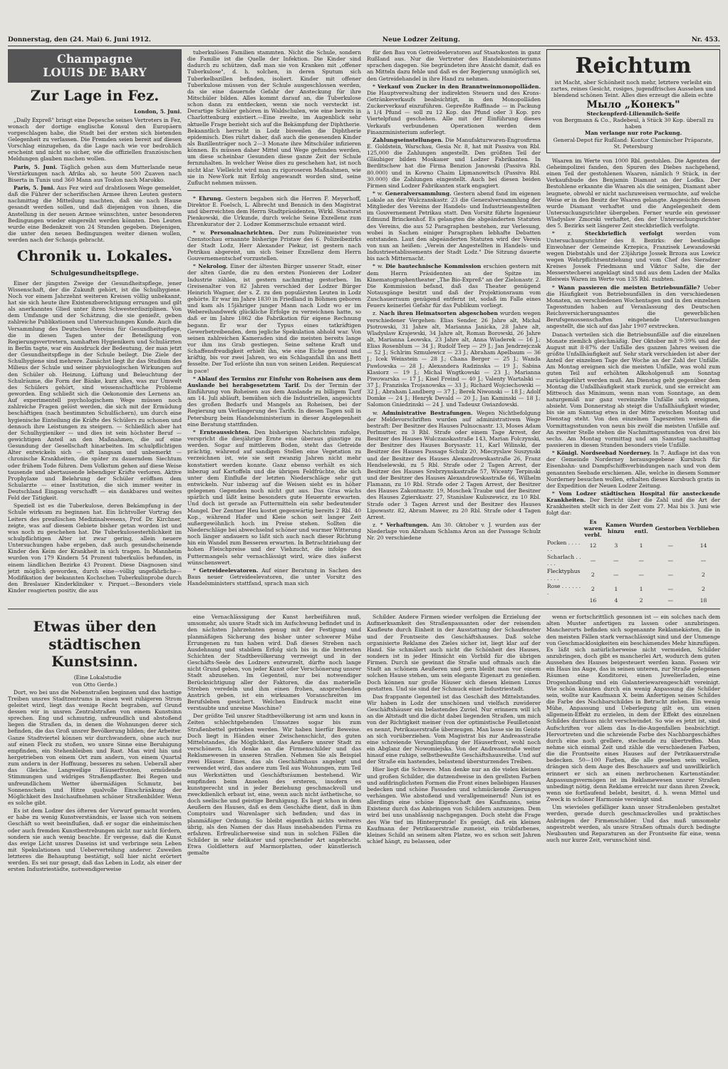Donnerstag, den (24. Mai) 6. Juni 1912. Neue Lodzer Zeitung. Nr. 453.
Champagne
LOUIS DE BARY
Zur Lage in Fez.
London, 5. Juni.
„Daily Expreß" bringt eine Depesche seines Vertreters in Fez, wonach der dortige englische Konsul den Europäern vorgeschlagen habe, die Stadt bei der ersten sich bietenden Gelegenheit zu verlassen. Die Fremden seien bereit auf diesen Vorschlag einzugehen, da die Lage nach wie vor bedrohlich erscheint und nicht so sicher, wie die offiziellen französischen Meldungen glauben machen wollen.
Paris, 5. Juni. Täglich gehen aus dem Mutterlande neue Verstärkungen nach Afrika ab, so heute 500 Zuaven nach Biserta in Tunis und 360 Mann aus Toulon nach Marokko.
Paris, 5. Juni. Aus Fez wird auf drahtlosem Wege gemeldet, daß die Führer der scherifischen Armee ihren Leuten gestern nachmittag die Mitteilung machten, daß sie nach Hause gesandt werden sollen, und daß diejenigen von ihnen, die Anstellung in der neuen Armee wünschten, unter besonderen Bedingungen wieder eingereiht werden könnten. Den Leuten wurde eine Bedenkzeit von 24 Stunden gegeben. Diejenigen, die unter den neuen Bedingungen weiter dienen wollen, werden nach der Schauja gebracht.
Chronik u. Lokales.
Schulgesundheitspflege.
Einer der jüngsten Zweige der Gesundheitspflege, jener Wissenschaft, der die Zukunft gehört, ist die Schulhygiene. Noch vor einem Jahrzehnt weiteren Kreisen völlig unbekannt, hat sie sich heute ihre Existenzberechtigung errungen und gilt als anerkanntes Glied unter ihren Schwesterdisziplinen. Von dem Umfange und der Schätzung, die sie genießt, geben zahlreiche Publikationen und Untersuchungen Kunde. Auch die Versammlung des Deutschen Vereins für Gesundheitspflege, die in diesen Tagen unter der Beteiligung von Regierungsvertretern, namhaften Hygienikern und Schulärzten in Berlin tagte, war ein Ausdruck der Bedeutung, der man jetzt der Gesundheitspflege in der Schule beilegt. Die Ziele der Schulhygiene sind mehrere. Zunächst liegt ihr das Studium des Milieus der Schule und seiner physiologischen Wirkungen auf den Schüler ob. Heizung, Lüftung und Beleuchtung der Schulräume, die Form der Bänke, kurz alles, was zur Umwelt des Schülers gehört, sind wissenschaftliche Probleme geworden. Eng schließt sich die Oekonomie des Lernens an. Auf experimentell psychologischem Wege müssen noch zahlreiche Fragen gelöst werden, die sich mit der Ermüdung beschäftigen (nach bestimmten Schulfächern), um durch eine hygienische Einteilung die Kräfte des Schülers zu schonen und dennoch ihre Leistungen zu steigern. — Schließlich aber hat der Schulhygieniker — und dies ist sein höchster Beruf — gewichtigen Anteil an den Maßnahmen, die auf eine Gesundung der Gesellschaft hinarbeiten. Im schulpflichtigen Alter entwickeln sich — oft langsam und unbemerkt — chronische Krankheiten, die später zu dauerndem Siechtum oder frühem Tode führen. Dem Volkstum gehen auf diese Weise tausende und abertausende lebendiger Kräfte verloren. Aktive Prophylaxe und Belehrung der Schüler eröffnen dem Schularzte — einer Institution, die sich immer weiter in Deutschland Eingang verschafft — ein dankbares und weites Feld der Tätigkeit.
Speziell ist es die Tuberkulose, deren Bekämpfung in der Schule wirksam zu beginnen hat. Ein lichtvoller Vortrag des Leiters des preußischen Medizinalwesens, Prof. Dr. Kirchner, zeigte, was auf diesem Gebiete bisher getan worden ist und was noch zu geschehen hat. Die Tuberkulosesterblichkeit im schulpflichtigen Alter ist zwar gering, allein neuere Untersuchungen habe ergeben, daß auch gesundscheinende Kinder den Keim der Krankheit in sich tragen. In Mannheim wurden von 179 Kindern 54 Prozent tuberkulös befunden, in einem ländlichen Bezirke 43 Prozent. Diese Diagnosen sind jetzt möglich geworden, durch eine—völlig ungefährliche—Modifikation der bekannten Kochschen Tuberkulinprobe durch den Breslauer Kinderkliniker v. Pirquet.—Besonders viele Kinder reagierten positiv, die aus
tuberkulösen Familien stammten. Nicht die Schule, sondern die Familie ist die Quelle der Infektion. Die Kinder sind dadurch zu schützen, daß man sie von Kranken mit „offener Tuberkulose", d. h. solchen, in deren Sputum sich Tuberkelbazillen befinden, isoliert. Kinder mit offener Tuberkulose müssen von der Schule ausgeschlossen werden, da sie eine dauernde Gefahr der Ansteckung für ihre Mitschüler bilden. Alles kommt darauf an, die Tuberkulose schon dann zu entdecken, wenn sie noch versteckt ist. Derartige Schüler gehören in Waldschulen, wie eine bereits in Charlottenburg existiert.—Eine zweite, im Augenblick sehr aktuelle Frage bezieht sich auf die Bekämpfung der Diphtherie. Bekanntlich herrscht in Lodz bisweilen die Diphtherie epidemisch. Dies rührt daher, daß auch die genesenden Kinder als Bazillenträger noch 2—3 Monate ihre Mitschüler infizieren können. Es müssen daher Mittel und Wege gefunden werden, um diese scheinbar Gesunden diese ganze Zeit der Schule fernzuhalten. In welcher Weise dies zu geschehen hat, ist noch nicht klar. Vielleicht wird man zu rigoroseren Maßnahmen, wie sie in New-York mit Erfolg angewandt worden sind, seine Zuflucht nehmen müssen.
* Ehrung. Gestern begaben sich die Herren F. Meyerhoff, Direktor E. Foelsch, L. Albrecht und Bennich in den Magistrat und überreichten dem Herrn Stadtpräsidenten, Wirkl. Staatsrat Pienkowski, die Urkunde, durch welche Seine Exzellenz zum Ehrenkurator der 2. Lodzer Kommerzschule ernannt wird.
* w. Personalnachrichten. Der zum Polizeimeister von Czenstochau ernannte bisherige Pristaw des 6. Polizeibezirks der Stadt Lodz, Herr Alexander Piekur, ist gestern nach Petrikau abgereist, um sich Seiner Exzellenz dem Herrn Gouvernementschef vorzustellen.
* Nekrolog. Einer der ältesten Bürger unserer Stadt, einer der alten Garde, die zu den ersten Pionieren der Lodzer Industrie zählen, ist gestern nachmittag gestorben. Im Greisenalter von 82 Jahren verschied der Lodzer Bürger Heinrich Wagner, der s. Z. zu den populärsten Leuten in Lodz gehörte. Er war im Jahre 1830 in Friedland in Böhmen geboren und kam als 15jähriger junger Mann nach Lodz wo er im Webereihandwerk glückliche Erfolge zu verzeichnen hatte, so daß er im Jahre 1862 die Fabrikation für eigene Rechnung begann. Er war der Typus eines tatkräftigen Gewerbetreibenden, dem jegliche Spekulation abhold war. Von seinen zahlreichen Kameraden sind die meisten bereits lange vor ihm ins Grab gestiegen. Seine seltene Kraft und Schaffensfreudigkeit erhielt ihn, wie eine Eiche gesund und kräftig, bis vor zwei Jahren, wo ein Schlaganfall ihn ans Bett fesselte. Der Tod erlöste ihn nun von seinen Leiden. Requiescat in pace!
* Ablauf des Termins zur Einfuhr von Roheisen aus dem Auslande bei herabgesetztem Tarif. Da der Termin der Einführung von Roheisen aus dem Auslande zu billigem Tarif am 14. Juli abläuft, bemühen sich die Industriellen, angesichts des großen Bedarfs und Mangels an Roheisen, bei der Regierung um Verlängerung des Tarifs. In diesen Tagen soll in Petersburg beim Handelsministerium in dieser Angelegenheit eine Beratung stattfinden.
* Ernteaussichten. Den bisherigen Nachrichten zufolge, verspricht die diesjährige Ernte eine überaus günstige zu werden. Sogar auf mittlerem Boden, steht das Getreide prächtig, während auf sandigen Stellen eine Vegetation zu verzeichnen ist, wie sie seit zwanzig Jahren nicht mehr konstatiert werden konnte. Ganz ebenso verhält es sich inbezug auf Kartoffeln und die übrigen Feldfrüchte, die sich unter dem Einfluße der letzten Niederschläge sehr gut entwickeln. Nur inbezug auf die Weisen sieht es in höher gelegenen Gegenden noch nicht gut aus. Das Gras wächs spärlich und läßt keine besonders gute Heuernte erwarten. Und doch ist gerade an Futtermitteln ein sehr bedeutender Mangel. Der Zentner Heu kostet gegenwärtig bereits 2 Rbl. 40 Kop., während Hafer und Kleie schon seit langer Zeit außergewöhnlich hoch im Preise stehen. Sollten die Niederschläge bei abwechselnd schöner und warmer Witterung noch länger andauern so läßt sich auch nach dieser Richtung hin ein Wandel zum Besseren erwarten. In Betrachtziehung der hohen Fleischpreise und der Viehzucht, die infolge des Futtermangels sehr vernachlässigt wird, wäre dies äußerst wünschenswert.
* Getreideelevatoren. Auf einer Beratung in Sachen des Baus neuer Getreideelevatoren, die unter Vorsitz des Handelsministers stattfand, sprach man sich
für den Bau von Getreideelevatoren auf Staatskosten in ganz Rußland aus. Nur die Vertreter des Handelsministeriums sprachen dagegen. Sie begründeten ihre Ansicht damit, daß es an Mitteln dazu fehle und daß es der Regierung unmöglich sei, den Getreidehandel in ihre Hand zu nehmen.
* Verkauf von Zucker in den Branntweinmonopolläden. Die Hauptverwaltung der indirekten Steuern und des Krons-Getränkeverkaufs beabsichtigt, in den Monopolläden Zuckerverkauf einzuführen. Gepreßte Raffinade — in Packung à 1/4 Pfund — soll zu 12 Kop. das Pfund oder 3 Kop. pro Viertelpfund geschehen. Alle mit der Einführung dieses Verkaufs verbundenen Operationen werden dem Finanzministerium auferlegt.
Zahlungseinstellungen. Die Manufakturwaren-Engrosfirma E. Goldstein, Warschau, Gesia Nr. 8, hat mit Passiva von Rbl. 125,000 die Zahlungen angestellt. Den größten Teil der Gläubiger bilden Moskauer und Lodzer Fabrikanten. In Berditschew hat die Firma Benzion Janowski (Passiva Rbl. 80.000) und in Kowno Chaim Lipmanowitsch (Passiva Rbl. 30.000) die Zahlungen eingestellt. Auch bei diesen beiden Firmen sind Lodzer Fabrikanten stark engagiert.
* w. Generalversammlung. Gestern abend fand im eigenen Lokale an der Wulczanskastr. 23 die Generalversammlung der Mitglieder des Vereins der Handels- und Industrieangestellten im Gouvernement Petrikau statt. Den Vorsitz führte Ingenieur Edmund Brinckenhof. Es gelangten die abgeänderten Statuten des Vereins, die aus 52 Paragraphen bestehen, zur Verlesung, wobei in Sachen einiger Paragraphen lebhafte Debatten entstanden. Laut den abgeänderten Statuten wird der Verein von nun an heißen: „Verein der Angestellten in Handels- und Industrieetablissements der Stadt Lodz." Die Sitzung dauerte bis nach Mitternacht.
* w. Die bautechnische Kommission erschien gestern mit dem Herrn Präsidenten an der Spitze im Kinematographentheater „The Bio-Expreß" an der Zielonastr. 2. Die Kommission befand, daß das Theater genügend Notausgänge besitzt und daß der Projektionsraum vom Zuschauerraum genügend entfernt ist, sodaß im Falle eines Feuers keinerlei Gefahr für das Publikum vorliegt.
z. Nach ihren Heimatsorten abgeschoben wurden wegen verschiedener Vergehen: Elias Sender, 26 Jahre alt, Michal Piotrowski, 31 Jahre alt, Marianna Janicka, 28 Jahre alt, Wladyslaw Krajewski, 34 Jahre alt, Roman Borowski, 26 Jahre alt, Marianna Leowska, 23 Jahre alt, Anna Wiaderek — 16 J.; Elias Rosenblum — 34 J.; Rudolf Terp — 29 J.; Jan Jendrzejczak — 52 J.; Schlrim Szmulewicz — 23 J.; Abraham Apelbaum — 36 J.; Icek Weinstein — 28 J.; Chana Berger — 25 J.; Wanda Pawlowska — 28 J.; Alexandera Radzinska — 19 J.; Sabina Klasiorz — 19 J.; Michal Wngtkowski — 23 J.; Marianna Piwowarska — 17 J.; Kisel Freind — 40 J.; Valenty Wartalski — 37 J.; Franziska Trojanowska — 33 J.; Richard Wojciechowski — 32 J.; Abraham Landberg — 37 J.; Berek Niwonski — 18 J.; Adolf Domke — 24 J.; Henryk Devald — 20 J.; Jan Kaminski — 18 J.; Salomon Gniedzinski — 24 J. und Tadeusz Gwiazdowski.
w. Administrative Bestrafungen. Wegen Nichtbefolgung der Meldevorschriften wurden auf administrativem Wege bestraft: Der Besitzer des Hauses Pulnocnastr. 13, Moses Adam Perlmutter, zu 3 Rbl. Strafe oder einem Tage Arrest, der Besitzer des Hauses Wulczanskastraße 143, Marian Folczynski, der Besitzer des Hauses Borysastr. 11, Karl Wilinski, der Besitzer des Hauses Passage Schulz 20, Mieczyslaw Suszynski und der Besitzer des Hauses Alexandrowskastraße 26, Franz Hendselewski, zu 5 Rbl. Strafe oder 2 Tagen Arrest, der Besitzer des Hauses Srebrzynskastraße 57, Wicenty Terpinski und der Besitzer des Hauses Alexandrowskastraße 66, Wilhelm Flamann, zu 10 Rbl. Strafe oder 2 Tagen Arrest, der Besitzer des Hauses Zakontnastr. 19, Moschek Traube und der Besitzer des Hauses Zgierskastr. 27, Stanislaw Kuliszewicz, zu 10 Rbl. Strafe oder 3 Tagen Arrest und der Besitzer des Hauses Lipowastr. 82, Abram Mawer, zu 20 Rbl. Strafe oder 4 Tagen Arrest.
z. * Verhaftungen. Am 30. Oktober v. J. wurden aus der Niederlage von Abraham Schlama Aron an der Passage Schulz Nr. 20 verschiedene
Reichtum
ist Macht, aber Schönheit noch mehr, letztere verleiht ein zartes, reines Gesicht, rosiges, jugendfrisches Aussehen und blendend schönen Teint. Alles dies erzeugt die allein echte
Мыло „Конекъ"
Steckenpferd-Lilienmilch-Seife
von Bergmann & Co., Radebeul, à Stück 30 Kop. überall zu haben
Man verlange nur rote Packung.
General-Depot für Rußland: Kontor Chemischer Präparate, St. Petersburg
Waaren im Werte von 1000 Rbl. gestohlen. Die Agenten der Geheimpolizei fanden, den Spuren des Diebes nachgehend, einen Teil der gestohlenen Waaren, nämlich 9 Stück, in der Verkaufsbude des Benjamin Diamant an der Lodka. Der Bestohlene erkannte die Waaren als die seinigen, Diamant aber leugnete, obwohl er nicht nachzuweisen vermochte, auf welche Weise er in den Besitz der Waaren gelangte. Angesichts dessen wurde Diamant verhaftet und die Angelegenheit dem Untersuchungsrichter übergeben. Ferner wurde ein gewisser Wladyslaw Zmorski verhaftet, den der Untersuchungsrichter des 5. Bezirks seit längerer Zeit steckbrieflich verfolgte.
* z. Steckbrieflich verfolgt werden vom Untersuchungsrichter des 8. Bezirks: der beständige Einwohner der Gemeinde Krzepica, Franzisek Lewandowski wegen Diebstahls und der 23jährige Jossek Brzoza aus Lowicz wegen Wehrpflichtsentziehung und vom Chef des Sieradzer Kreises Jossek Friedmann und Viktor Salte, die der Messerstecherei angeklagt sind und aus dem Laden der Malka Bleiweis Waren im Werte von 135 Rbl. raubten.
* Wann passieren die meisten Betriebsunfälle? Ueber die Häufigkeit von Betriebsunfällen in den verschiedenen Monaten, an verschiedenen Wochentagen und in den einzelnen Tagesstunden haben auf Veranlassung des Deutschen Reichsversicherungsamtes die gewerblichen Berufsgenossenschaften eingehende Untersuchungen angestellt, die sich auf das Jahr 1907 erstrecken.
Danach verteilen sich die Betriebsunfälle auf die einzelnen Monate ziemlich gleichmäßig. Der Oktober mit 9·39% und der August mit 8·87% der Unfälle des ganzen Jahres weisen die größte Unfallhäufigkeit auf. Sehr stark verschieden ist aber der Anteil der einzelnen Tage der Woche an der Zahl der Unfälle. Am Montag ereignen sich die meisten Unfälle, was wohl zum guten Teil auf erhöhten Alkoholgenuß am Sonntag zurückgeführt werden muß. Am Dienstag geht gegenüber dem Montag die Unfallhäufigkeit stark zurück, und sie erreicht am Mittwoch das Minimum, wenn man vom Sonntage, an dem naturgemäß nur ganz vereinzelte Unfälle sich ereignen, absieht. Vom Donnerstag ab steigt die Unfallhäufigkeit wieder, bis sie am Samstag etwa in der Mitte zwischen Montag und Dienstag steht. Von den einzelnen Tageszeiten weisen die Vormittagsstunden von neun bis zwölf die meisten Unfälle auf. An zweiter Stelle stehen die Nachmittagsstunden von drei bis sechs. Am Montag vormittag und am Samstag nachmittag passieren in diesen Stunden besonders viele Unfälle.
* Königl. Nordseebad Norderney. In 7. Auflage ist das von der Gemeinde Norderney herausgegebene Kursbuch für Eisenbahn- und Dampfschiffsverbindungen nach und von dem genannten Seebade erschienen. Alle, welche in diesem Sommer Norderney besuchen wollen, erhalten dieses Kursbuch gratis in der Expedition der Neuen Lodzer Zeitung.
* Vom Lodzer städtischen Hospital für ansteckende Krankheiten. Der Bericht über die Zahl und die Art der Krankheiten stellt sich in der Zeit vom 27. Mai bis 3. Juni wie folgt dar:
| | Es waren verbl. | Kamen hinzu | Wurden entl. | Gestorben | Verblieben |
| --- | --- | --- | --- | --- | --- |
| Pocken . . . . . . | 12 | 3 | 1 | — | 14 |
| Scharlach . . . . . | — | — | — | — | — |
| Flecktyphus . . . . | 2 | — | — | — | 2 |
| Rose . . . . . . . | 2 | 1 | 1 | — | 2 |
| | 16 | 4 | 2 | — | 18 |
Etwas über den städtischen Kunstsinn.
(Eine Lokalstudie
von Otto Gerde.)
Dort, wo bei uns die Nebenstraßen beginnen und das hastige Treiben unsres Stadtzentrums in einen weit ruhigeren Strom geleitet wird, liegt das wenige Recht begraben, auf Grund dessen wir in unsren Zentralstraßen von einem Kunstsinn sprechen. Eng und schmutzig, unfreundlich und abstoßend liegen die Straßen da, in denen die Wohnungen derer sich befinden, die das Groß unsrer Bevölkerung bilden; der Arbeiter. Ganze Stadtviertel können wir durchwandern, ohne auch nur auf einen Fleck zu stoßen, wo unsre Sinne eine Beruhigung empfinden, ein Stehenbleiben und Rast. Man wird hin und hergetrieben von einem Ort zum andern, von einem Quartal zum andern in der Hoffnung, besseres zu sehen. Ueberall aber das Gleiche. Langweilige Häuserfronten, ermüdende Stimmungen und widriges Straßenpflaster. Bei Regen und unfreundlichem Wetter übermäßigen Schmutz, bei Sonnenschein und Hitze qualvolle Einschränkung der Möglichkeit des Insichaufnehmen schöner Straßenbilder. Wenn es solche gibt.
Es ist dem Lodzer des öfteren der Vorwurf gemacht worden, er habe zu wenig Kunstverständnis, er lasse sich von seinem Geschäft so weit beeinflußen, daß er sogar die einheimischen oder auch fremden Kunstbestrebungen nicht nur nicht fördern, sondern sie auch wenig beachte. Er vergesse, daß die Kunst das ewige Licht unsres Daseins ist und verbringe sein Leben mit Spekulationen und Ueberverteilung anderer. Zuweilen letzteres die Behauptung bestätigt, soll hier nicht erörtert werden. Es sei nur gesagt, daß das Leben in Lodz, als einer der ersten Industriestädte, notwendigerweise
eine Vernachlässigung der Kunst herbeiführen muß, umsomehr, als unsre Stadt sich im Aufschwung befindet und in den nächsten Jahrzehnten genug mit der Festigung und planmäßigen Sicherung des bisher unter schwerer Mühe Errungenen zu tun haben wird. Daß dieses Streben nach Ausdehnung und stabilem Erfolg sich bis in die breitesten Schichten der Stadtbevölkerung verzweigt und in der Geschäfts-Seele des Lodzers entwurzelt, dürfte noch lange nicht Grund geben, von jeder Kunst oder Verschönerung unsrer Stadt abzusehen. Im Gegenteil, nur bei notwendiger Berücksichtigung aller der Faktoren, die das materielle Streben veredeln und ihm einen frohen, ansprechenden Anstrich geben, ist ein wirksames Voranschreiten im Berufsleben gesichert. Welchen Eindruck macht eine verstaubte und unreine Maschine?
Der größte Teil unsrer Stadtbevölkerung ist arm und kann in Zeiten schlechtgehenden Umsatzes sogar bis zum Straßenbettel getrieben werden. Wir haben hierfür Beweise. Doch liegt in Händen einer Zwischenschicht, des guten Mittelstandes, die Möglichkeit, das Aeußere unsrer Stadt zu verschönern. Ich denke an die Firmenschilder und das Reklamewesen in unseren Straßen. Nehmen Sie als Beispiel zwei Häuser. Eines, das als Geschäftshaus angelegt und verwendet wird, das andere zum Teil aus Wohnungen, zum Teil aus Werkstätten und Geschäftsräumen bestehend. Wir empfinden beim Ansehen des ersteren, insofern es kunstgerecht und in jeder Beziehung geschmackvoll und zweckdienlich erbaut ist, eine, wenn auch nicht ästhetische, so doch seelische und geistige Beruhigung. Es liegt schon in dem Aeußern des Hauses, daß es dem Geschäfte dient, daß in ihm Comptoirs und Warenlager sich befinden; und das in planmäßiger Ordnung. So bleibt eigentlich nichts weiteres übrig, als den Namen der das Haus innehabenden Firma zu erfahren. Erfreulicherweise sind nun in solchen Fällen die Schilder in sehr delikater und sprechender Art angebracht. Etwa Goldlettern auf Marmorplatten, oder künstlerisch gemalte
Schilder. Andere Firmen wieder verfolgen die Erzielung der Aufmerksamkeit des Straßenpassanten oder der reisenden Kaufleute durch Einheit in der Ausstattung der Schaufenster und der Frontseite des Geschäftshauses. Daß solche organisierte Reklame des Zieles sicher ist, liegt klar auf der Hand. Sie schmälert auch nicht die Schönheit des Hauses, sondern ist in jeder Hinsicht ein Vorbild für die übrigen Firmen. Durch sie gewinnt die Straße und oftmals auch die Stadt an schönem Aeußeren und gern bleibt man vor einem solchen Hause stehen, um sein elegante Eigenart zu genießen. Doch können nur große Häuser sich diesen kleinen Luxus gestatten. Und sie sind der Schmuck einer Industriestadt.
Das frappante Gegenteil ist das Geschäft des Mittelstandes. Wir haben in Lodz der unschönen und vielfach zuwiderer Geschäftshäuser ein belastendes Zuviel. Nur erinnern will ich an die Altstadt und die dicht dabei liegenden Straßen, um mich von der Richtigkeit meiner (von der optimistische Feuilletonist es nennt, Petrikauerstraße überzeugen. Man lasse sie im Geiste an sich vorüberziehen. Vom Magistrat bis zur Andreasstraße eine schreiende Verunglimpfung der Häuserfront, wohl noch ein Abglanz der Nowomiejska. Von der Andreasstraße weiter hinauf eine ruhige, selbstbewußte Geschäftshausreihe. Und auf der Straße ein hastendes, belastend übersturzendes Treiben.
Hier liegt die Schwere. Man denke nur an die vielen kleinen und großen Schilder, die dutzendweise in den grellsten Farben und aufdringlichsten Formen die Front eines beliebigen Hauses bedecken und schöne Fassaden und schmückende Zierungen verhängen. Wie abstoßend und verallgemeinernd! Nun ist es allerdings eine schöne Eigenschaft des Kaufmanns, seine Existenz durch das Anbringen von Schildern anzuzeigen. Dem wird bei uns unablässig nachgegangen. Doch steht die Frage des Wie tief im Hintergrunde! Es genügt, daß ein kleinen Kaufmann der Petrikauerstraße zumeist, ein trübfarbenes, kleines Schild an seinem alten Platze, wo es schon seit Jahren schief hängt, zu belassen, oder
wenn er fortschrittlich gesonnen ist — ein solches nach dem alten Muster anfertigen zu lassen oder anzubringen. Mancherorts befinden sich sogenannte Reklamekästen, die in den meisten Fällen stark vernachlässigt sind und der Unmenge von Geschmacklosigkeiten ein beschämendes Mehr hinzufügen. Es läßt sich natürlicherweise nicht vermeiden, Schilder anzubringen, doch gibt es mancherlei Art, wodurch dem guten Aussehen des Hauses beigesteuert werden kann. Fassen wir ein Haus ins Auge, das in seinen unteren, zur Straße gelegenen Räumen eine Konditorei, einen Juwelierladen, eine Drogenhandlung und ein Galanteriewarengeschäft vereinigt. Wie schön könnten durch ein wenig Anpassung die Schilder sein, wollte nur Kaufmann X. beim Anfertigen seines Schildes die Farbe des Nachbarschildes in Betracht ziehen. Ein wenig Mühe, Anpassung und Ueberlegung gilt es, um einen allgemein-Effekt zu erzielen, in dem der Effekt des einzelnen Schildes durchaus nicht verschwindet. So wie es jetzt ist, sind Aufschriften vor allem das In-die-Augenfallen beabsichtigt. Hervortreten und die schreiende Farbe des Nachbargeschäftes durch eine noch grellere, stechende zu übertreffen. Man nehme sich einmal Zeit und zähle die verschiedenen Farben, die die Frontseite eines Hauses auf der Petrikauerstraße bedecken. 50—100 Farben, die alle gesehen sein wollen, drängen sich dem Auge des Beschauers auf und unwillkürlich erinnert er sich an einen zerbrochenen Kartenständer. Anpassungsvermögen ist im Reklamewesen unsrer Straßen unbedingt nötig, denn Reklame erreicht nur dann ihren Zweck, wenn sie fortlaufend belebt, besitzt, d. h. wenn Mittel und Zweck in schöner Harmonie vereinigt sind.
Um wievieles gefälliger kann unser Straßenleben gestaltet werden, gerade durch geschmackvolles und praktisches Anbringen der Firmenschilder. Und das muß umsomehr angestrebt werden, als unsre Straßen oftmals durch bedingte Neubauten und Reparaturen an der Frontseite für eine, wenn auch nur kurze Zeit, verunschönt sind.